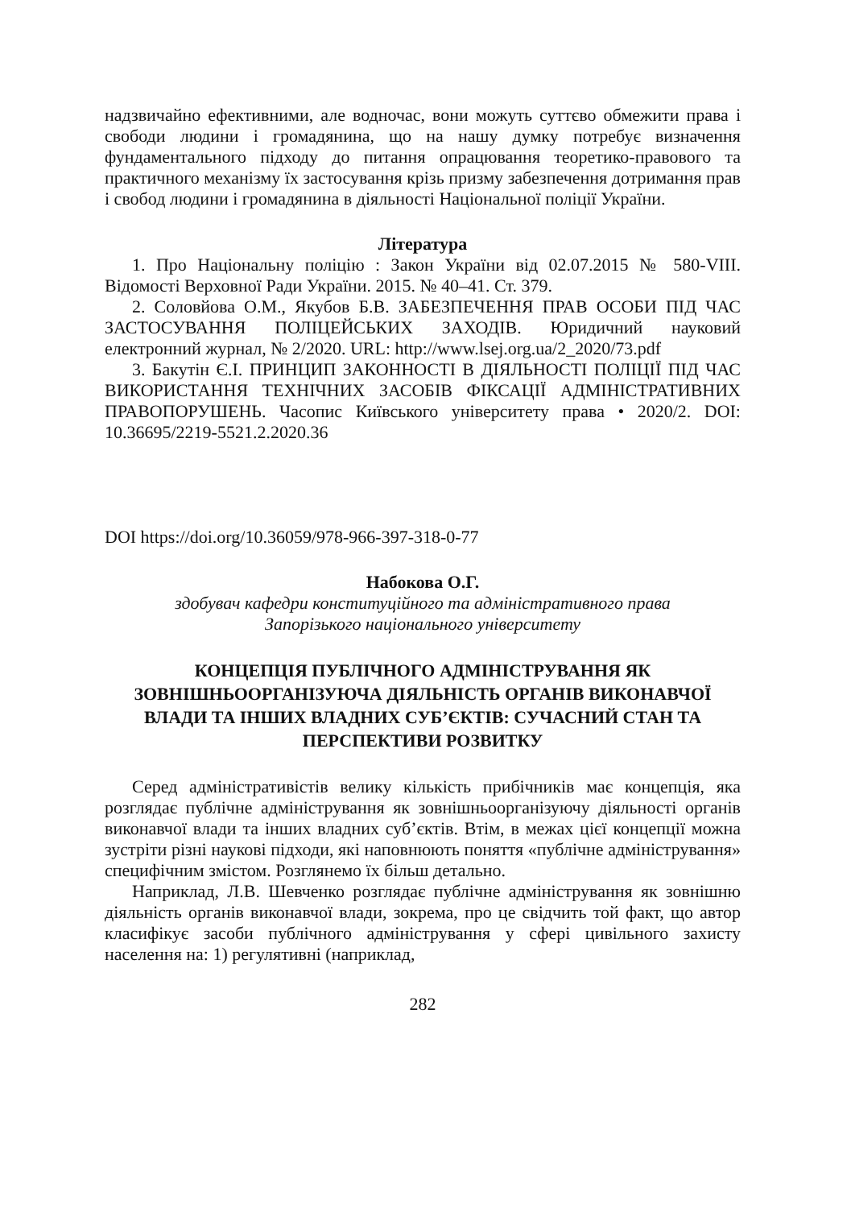надзвичайно ефективними, але водночас, вони можуть суттєво обмежити права і свободи людини і громадянина, що на нашу думку потребує визначення фундаментального підходу до питання опрацювання теоретико-правового та практичного механізму їх застосування крізь призму забезпечення дотримання прав і свобод людини і громадянина в діяльності Національної поліції України.
Література
1. Про Національну поліцію : Закон України від 02.07.2015 № 580-VIII. Відомості Верховної Ради України. 2015. № 40–41. Ст. 379.
2. Соловйова О.М., Якубов Б.В. ЗАБЕЗПЕЧЕННЯ ПРАВ ОСОБИ ПІД ЧАС ЗАСТОСУВАННЯ ПОЛІЦЕЙСЬКИХ ЗАХОДІВ. Юридичний науковий електронний журнал, № 2/2020. URL: http://www.lsej.org.ua/2_2020/73.pdf
3. Бакутін Є.І. ПРИНЦИП ЗАКОННОСТІ В ДІЯЛЬНОСТІ ПОЛІЦІЇ ПІД ЧАС ВИКОРИСТАННЯ ТЕХНІЧНИХ ЗАСОБІВ ФІКСАЦІЇ АДМІНІСТРАТИВНИХ ПРАВОПОРУШЕНЬ. Часопис Київського університету права • 2020/2. DOI: 10.36695/2219-5521.2.2020.36
DOI https://doi.org/10.36059/978-966-397-318-0-77
Набокова О.Г.
здобувач кафедри конституційного та адміністративного права
Запорізького національного університету
КОНЦЕПЦІЯ ПУБЛІЧНОГО АДМІНІСТРУВАННЯ ЯК ЗОВНІШНЬООРГАНІЗУЮЧА ДІЯЛЬНІСТЬ ОРГАНІВ ВИКОНАВЧОЇ ВЛАДИ ТА ІНШИХ ВЛАДНИХ СУБ’ЄКТІВ: СУЧАСНИЙ СТАН ТА ПЕРСПЕКТИВИ РОЗВИТКУ
Серед адміністративістів велику кількість прибічників має концепція, яка розглядає публічне адміністрування як зовнішньоорганізуючу діяльності органів виконавчої влади та інших владних суб’єктів. Втім, в межах цієї концепції можна зустріти різні наукові підходи, які наповнюють поняття «публічне адміністрування» специфічним змістом. Розглянемо їх більш детально.
Наприклад, Л.В. Шевченко розглядає публічне адміністрування як зовнішню діяльність органів виконавчої влади, зокрема, про це свідчить той факт, що автор класифікує засоби публічного адміністрування у сфері цивільного захисту населення на: 1) регулятивні (наприклад,
282